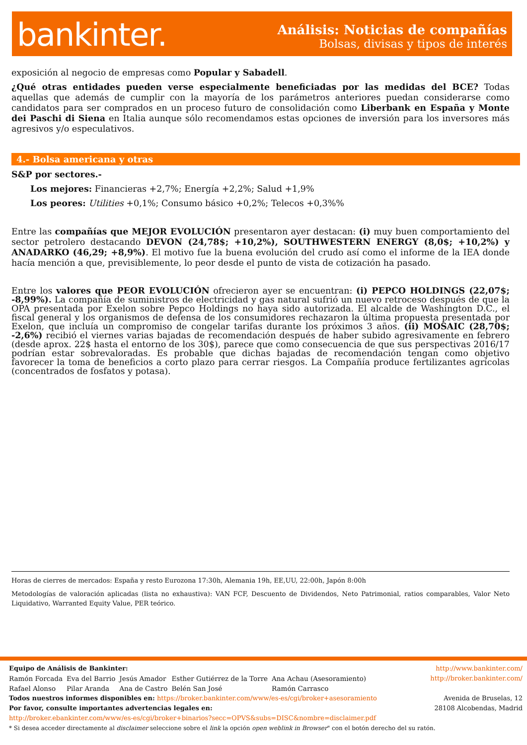bankinter.
Análisis: Noticias de compañías
Bolsas, divisas y tipos de interés
exposición al negocio de empresas como Popular y Sabadell.
¿Qué otras entidades pueden verse especialmente beneficiadas por las medidas del BCE? Todas aquellas que además de cumplir con la mayoría de los parámetros anteriores puedan considerarse como candidatos para ser comprados en un proceso futuro de consolidación como Liberbank en España y Monte dei Paschi di Siena en Italia aunque sólo recomendamos estas opciones de inversión para los inversores más agresivos y/o especulativos.
4.- Bolsa americana y otras
S&P por sectores.-
Los mejores: Financieras +2,7%; Energía +2,2%; Salud +1,9%
Los peores: Utilities +0,1%; Consumo básico +0,2%; Telecos +0,3%%
Entre las compañías que MEJOR EVOLUCIÓN presentaron ayer destacan: (i) muy buen comportamiento del sector petrolero destacando DEVON (24,78$; +10,2%), SOUTHWESTERN ENERGY (8,0$; +10,2%) y ANADARKO (46,29; +8,9%). El motivo fue la buena evolución del crudo así como el informe de la IEA donde hacía mención a que, previsiblemente, lo peor desde el punto de vista de cotización ha pasado.
Entre los valores que PEOR EVOLUCIÓN ofrecieron ayer se encuentran: (i) PEPCO HOLDINGS (22,07$; -8,99%). La compañía de suministros de electricidad y gas natural sufrió un nuevo retroceso después de que la OPA presentada por Exelon sobre Pepco Holdings no haya sido autorizada. El alcalde de Washington D.C., el fiscal general y los organismos de defensa de los consumidores rechazaron la última propuesta presentada por Exelon, que incluía un compromiso de congelar tarifas durante los próximos 3 años. (ii) MOSAIC (28,70$; -2,6%) recibió el viernes varias bajadas de recomendación después de haber subido agresivamente en febrero (desde aprox. 22$ hasta el entorno de los 30$), parece que como consecuencia de que sus perspectivas 2016/17 podrían estar sobrevaloradas. Es probable que dichas bajadas de recomendación tengan como objetivo favorecer la toma de beneficios a corto plazo para cerrar riesgos. La Compañía produce fertilizantes agrícolas (concentrados de fosfatos y potasa).
Horas de cierres de mercados: España y resto Eurozona 17:30h, Alemania 19h, EE,UU, 22:00h, Japón 8:00h
Metodologías de valoración aplicadas (lista no exhaustiva): VAN FCF, Descuento de Dividendos, Neto Patrimonial, ratios comparables, Valor Neto Liquidativo, Warranted Equity Value, PER teórico.
Equipo de Análisis de Bankinter:
| Ramón Forcada | Eva del Barrio | Jesús Amador | Esther Gutiérrez de la Torre | Ana Achau (Asesoramiento) |
| Rafael Alonso | Pilar Aranda | Ana de Castro | Belén San José | Ramón Carrasco |
Todos nuestros informes disponibles en: https://broker.bankinter.com/www/es-es/cgi/broker+asesoramiento
Por favor, consulte importantes advertencias legales en:
http://broker.ebankinter.com/www/es-es/cgi/broker+binarios?secc=OPVS&subs=DISC&nombre=disclaimer.pdf
* Si desea acceder directamente al disclaimer seleccione sobre el link la opción open weblink in Browser" con el botón derecho del su ratón.
http://www.bankinter.com/
http://broker.bankinter.com/
Avenida de Bruselas, 12
28108 Alcobendas, Madrid